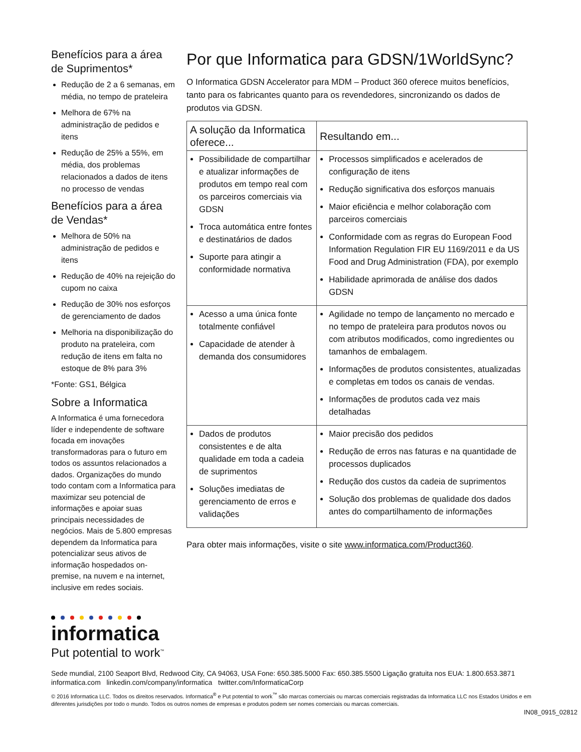Benefícios para a área de Suprimentos*
Redução de 2 a 6 semanas, em média, no tempo de prateleira
Melhora de 67% na administração de pedidos e itens
Redução de 25% a 55%, em média, dos problemas relacionados a dados de itens no processo de vendas
Benefícios para a área de Vendas*
Melhora de 50% na administração de pedidos e itens
Redução de 40% na rejeição do cupom no caixa
Redução de 30% nos esforços de gerenciamento de dados
Melhoria na disponibilização do produto na prateleira, com redução de itens em falta no estoque de 8% para 3%
*Fonte: GS1, Bélgica
Sobre a Informatica
A Informatica é uma fornecedora líder e independente de software focada em inovações transformadoras para o futuro em todos os assuntos relacionados a dados. Organizações do mundo todo contam com a Informatica para maximizar seu potencial de informações e apoiar suas principais necessidades de negócios. Mais de 5.800 empresas dependem da Informatica para potencializar seus ativos de informação hospedados on-premise, na nuvem e na internet, inclusive em redes sociais.
informatica
Put potential to work<sup>™</sup>
Por que Informatica para GDSN/1WorldSync?
O Informatica GDSN Accelerator para MDM – Product 360 oferece muitos benefícios, tanto para os fabricantes quanto para os revendedores, sincronizando os dados de produtos via GDSN.
| A solução da Informatica oferece... | Resultando em... |
| --- | --- |
| Possibilidade de compartilhar e atualizar informações de produtos em tempo real com os parceiros comerciais via GDSN Troca automática entre fontes e destinatários de dados Suporte para atingir a conformidade normativa | Processos simplificados e acelerados de configuração de itens Redução significativa dos esforços manuais Maior eficiência e melhor colaboração com parceiros comerciais Conformidade com as regras do European Food Information Regulation FIR EU 1169/2011 e da US Food and Drug Administration (FDA), por exemplo Habilidade aprimorada de análise dos dados GDSN |
| Acesso a uma única fonte totalmente confiável Capacidade de atender à demanda dos consumidores | Agilidade no tempo de lançamento no mercado e no tempo de prateleira para produtos novos ou com atributos modificados, como ingredientes ou tamanhos de embalagem. Informações de produtos consistentes, atualizadas e completas em todos os canais de vendas. Informações de produtos cada vez mais detalhadas |
| Dados de produtos consistentes e de alta qualidade em toda a cadeia de suprimentos Soluções imediatas de gerenciamento de erros e validações | Maior precisão dos pedidos Redução de erros nas faturas e na quantidade de processos duplicados Redução dos custos da cadeia de suprimentos Solução dos problemas de qualidade dos dados antes do compartilhamento de informações |
Para obter mais informações, visite o site www.informatica.com/Product360.
Sede mundial, 2100 Seaport Blvd, Redwood City, CA 94063, USA Fone: 650.385.5000 Fax: 650.385.5500 Ligação gratuita nos EUA: 1.800.653.3871 informatica.com linkedin.com/company/informatica twitter.com/InformaticaCorp
© 2016 Informatica LLC. Todos os direitos reservados. Informatica<sup>®</sup> e Put potential to work<sup>™</sup> são marcas comerciais ou marcas comerciais registradas da Informatica LLC nos Estados Unidos e em diferentes jurisdições por todo o mundo. Todos os outros nomes de empresas e produtos podem ser nomes comerciais ou marcas comerciais.
IN08_0915_02812